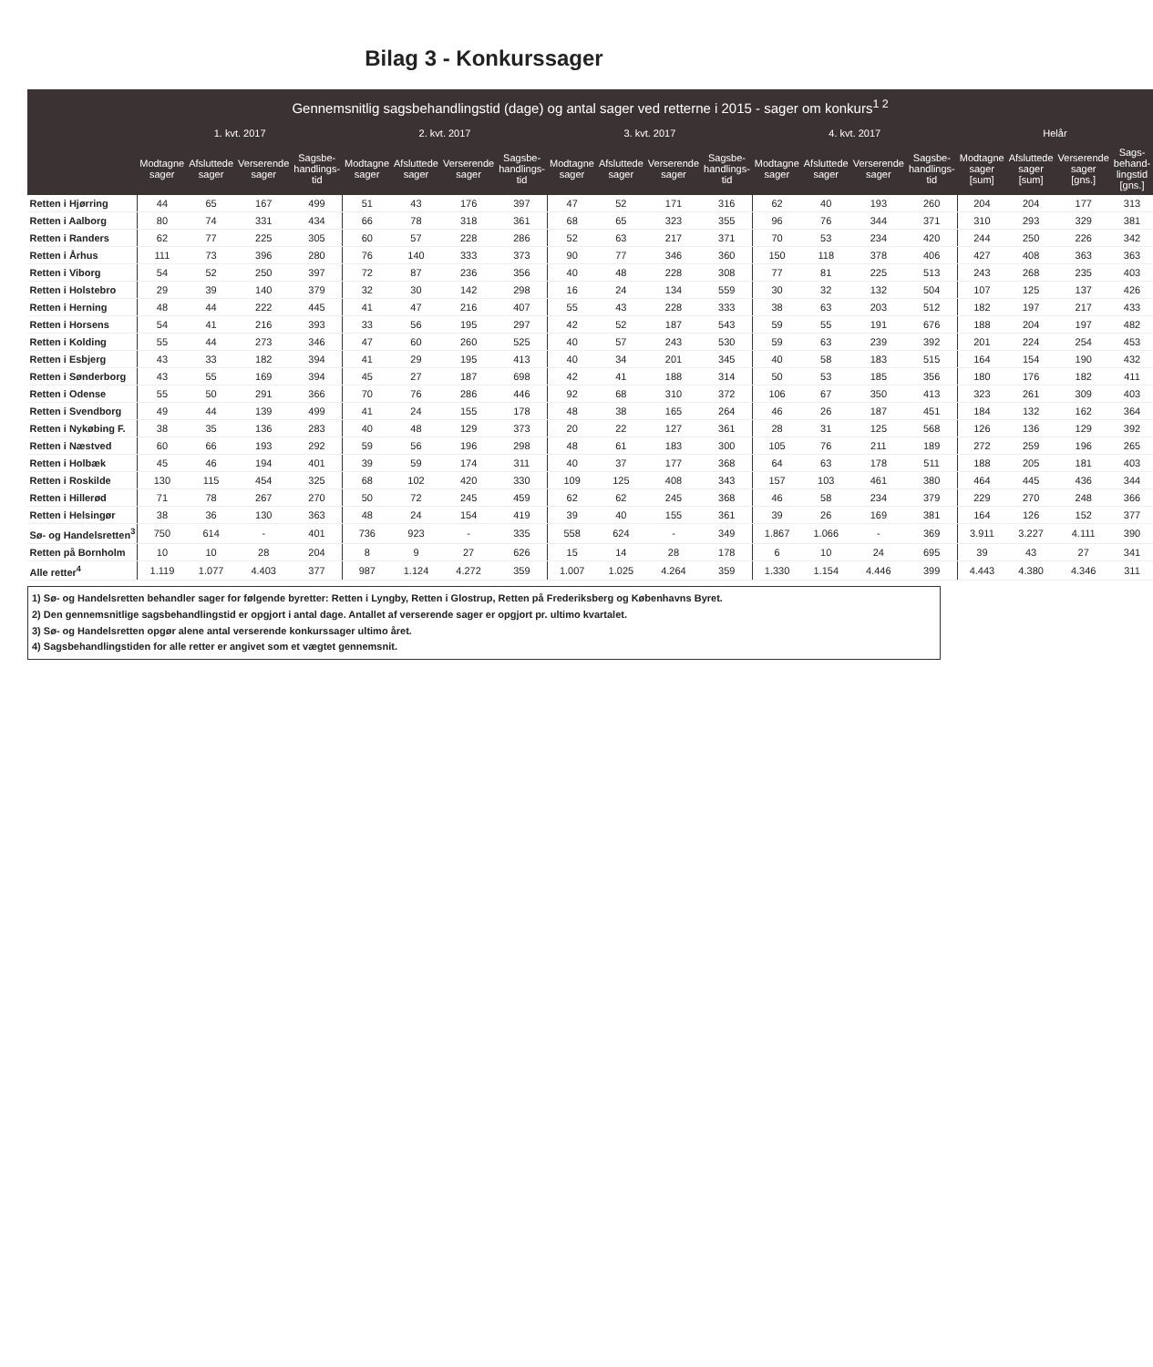Bilag 3 - Konkurssager
| Gennemsnitlig sagsbehandlingstid (dage) og antal sager ved retterne i 2015 - sager om konkurs<sup>1 2</sup> | | | | | | | | | | | | | | | | | | | | |
| --- | --- | --- | --- | --- | --- | --- | --- | --- | --- | --- | --- | --- | --- | --- | --- | --- | --- | --- | --- | --- |
| | 1. kvt. 2017 | | | | 2. kvt. 2017 | | | | 3. kvt. 2017 | | | | 4. kvt. 2017 | | | | Helår | | | |
| | Modtagne sager | Afsluttede sager | Verserende sager | Sagsbe-handlings-tid | Modtagne sager | Afsluttede sager | Verserende sager | Sagsbe-handlings-tid | Modtagne sager | Afsluttede sager | Verserende sager | Sagsbe-handlings-tid | Modtagne sager | Afsluttede sager | Verserende sager | Sagsbe-handlings-tid | Modtagne sager [sum] | Afsluttede sager [sum] | Verserende sager [gns.] | Sags-behand-lingstid [gns.] |
| Retten i Hjørring | 44 | 65 | 167 | 499 | 51 | 43 | 176 | 397 | 47 | 52 | 171 | 316 | 62 | 40 | 193 | 260 | 204 | 204 | 177 | 313 |
| Retten i Aalborg | 80 | 74 | 331 | 434 | 66 | 78 | 318 | 361 | 68 | 65 | 323 | 355 | 96 | 76 | 344 | 371 | 310 | 293 | 329 | 381 |
| Retten i Randers | 62 | 77 | 225 | 305 | 60 | 57 | 228 | 286 | 52 | 63 | 217 | 371 | 70 | 53 | 234 | 420 | 244 | 250 | 226 | 342 |
| Retten i Århus | 111 | 73 | 396 | 280 | 76 | 140 | 333 | 373 | 90 | 77 | 346 | 360 | 150 | 118 | 378 | 406 | 427 | 408 | 363 | 363 |
| Retten i Viborg | 54 | 52 | 250 | 397 | 72 | 87 | 236 | 356 | 40 | 48 | 228 | 308 | 77 | 81 | 225 | 513 | 243 | 268 | 235 | 403 |
| Retten i Holstebro | 29 | 39 | 140 | 379 | 32 | 30 | 142 | 298 | 16 | 24 | 134 | 559 | 30 | 32 | 132 | 504 | 107 | 125 | 137 | 426 |
| Retten i Herning | 48 | 44 | 222 | 445 | 41 | 47 | 216 | 407 | 55 | 43 | 228 | 333 | 38 | 63 | 203 | 512 | 182 | 197 | 217 | 433 |
| Retten i Horsens | 54 | 41 | 216 | 393 | 33 | 56 | 195 | 297 | 42 | 52 | 187 | 543 | 59 | 55 | 191 | 676 | 188 | 204 | 197 | 482 |
| Retten i Kolding | 55 | 44 | 273 | 346 | 47 | 60 | 260 | 525 | 40 | 57 | 243 | 530 | 59 | 63 | 239 | 392 | 201 | 224 | 254 | 453 |
| Retten i Esbjerg | 43 | 33 | 182 | 394 | 41 | 29 | 195 | 413 | 40 | 34 | 201 | 345 | 40 | 58 | 183 | 515 | 164 | 154 | 190 | 432 |
| Retten i Sønderborg | 43 | 55 | 169 | 394 | 45 | 27 | 187 | 698 | 42 | 41 | 188 | 314 | 50 | 53 | 185 | 356 | 180 | 176 | 182 | 411 |
| Retten i Odense | 55 | 50 | 291 | 366 | 70 | 76 | 286 | 446 | 92 | 68 | 310 | 372 | 106 | 67 | 350 | 413 | 323 | 261 | 309 | 403 |
| Retten i Svendborg | 49 | 44 | 139 | 499 | 41 | 24 | 155 | 178 | 48 | 38 | 165 | 264 | 46 | 26 | 187 | 451 | 184 | 132 | 162 | 364 |
| Retten i Nykøbing F. | 38 | 35 | 136 | 283 | 40 | 48 | 129 | 373 | 20 | 22 | 127 | 361 | 28 | 31 | 125 | 568 | 126 | 136 | 129 | 392 |
| Retten i Næstved | 60 | 66 | 193 | 292 | 59 | 56 | 196 | 298 | 48 | 61 | 183 | 300 | 105 | 76 | 211 | 189 | 272 | 259 | 196 | 265 |
| Retten i Holbæk | 45 | 46 | 194 | 401 | 39 | 59 | 174 | 311 | 40 | 37 | 177 | 368 | 64 | 63 | 178 | 511 | 188 | 205 | 181 | 403 |
| Retten i Roskilde | 130 | 115 | 454 | 325 | 68 | 102 | 420 | 330 | 109 | 125 | 408 | 343 | 157 | 103 | 461 | 380 | 464 | 445 | 436 | 344 |
| Retten i Hillerød | 71 | 78 | 267 | 270 | 50 | 72 | 245 | 459 | 62 | 62 | 245 | 368 | 46 | 58 | 234 | 379 | 229 | 270 | 248 | 366 |
| Retten i Helsingør | 38 | 36 | 130 | 363 | 48 | 24 | 154 | 419 | 39 | 40 | 155 | 361 | 39 | 26 | 169 | 381 | 164 | 126 | 152 | 377 |
| Sø- og Handelsretten<sup>3</sup> | 750 | 614 | - | 401 | 736 | 923 | - | 335 | 558 | 624 | - | 349 | 1.867 | 1.066 | - | 369 | 3.911 | 3.227 | 4.111 | 390 |
| Retten på Bornholm | 10 | 10 | 28 | 204 | 8 | 9 | 27 | 626 | 15 | 14 | 28 | 178 | 6 | 10 | 24 | 695 | 39 | 43 | 27 | 341 |
| Alle retter<sup>4</sup> | 1.119 | 1.077 | 4.403 | 377 | 987 | 1.124 | 4.272 | 359 | 1.007 | 1.025 | 4.264 | 359 | 1.330 | 1.154 | 4.446 | 399 | 4.443 | 4.380 | 4.346 | 311 |
1) Sø- og Handelsretten behandler sager for følgende byretter: Retten i Lyngby, Retten i Glostrup, Retten på Frederiksberg og Københavns Byret.
2) Den gennemsnitlige sagsbehandlingstid er opgjort i antal dage. Antallet af verserende sager er opgjort pr. ultimo kvartalet.
3) Sø- og Handelsretten opgør alene antal verserende konkurssager ultimo året.
4) Sagsbehandlingstiden for alle retter er angivet som et vægtet gennemsnit.